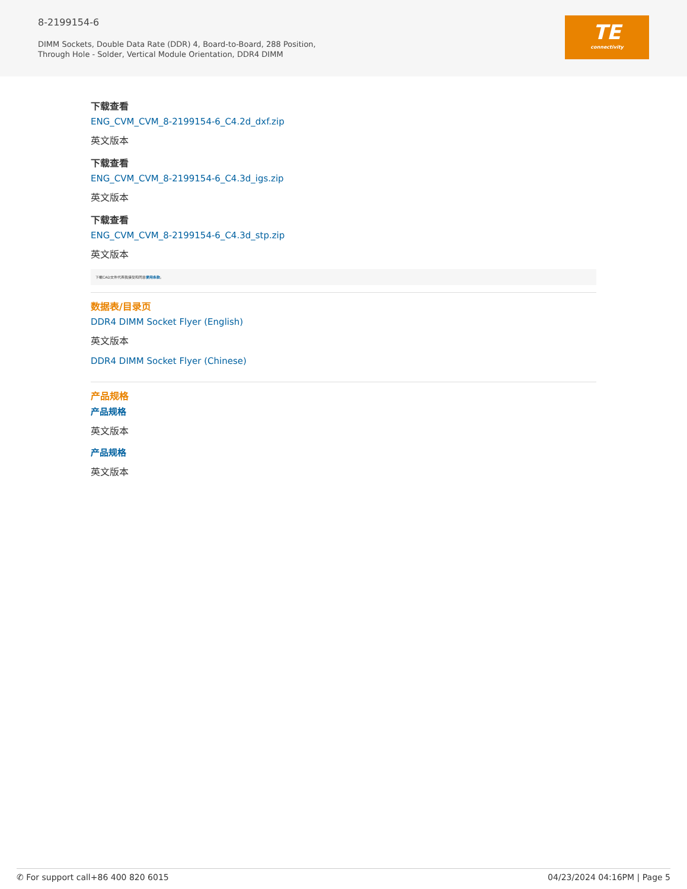8-2199154-6
DIMM Sockets, Double Data Rate (DDR) 4, Board-to-Board, 288 Position, Through Hole - Solder, Vertical Module Orientation, DDR4 DIMM
TE
connectivity
下载查看
ENG_CVM_CVM_8-2199154-6_C4.2d_dxf.zip
英文版本
下载查看
ENG_CVM_CVM_8-2199154-6_C4.3d_igs.zip
英文版本
下载查看
ENG_CVM_CVM_8-2199154-6_C4.3d_stp.zip
英文版本
下载CAD文件代表我接受和同意使用条款。
数据表/目录页
DDR4 DIMM Socket Flyer (English)
英文版本
DDR4 DIMM Socket Flyer (Chinese)
产品规格
产品规格
英文版本
产品规格
英文版本
✆ For support call+86 400 820 6015 04/23/2024 04:16PM | Page 5